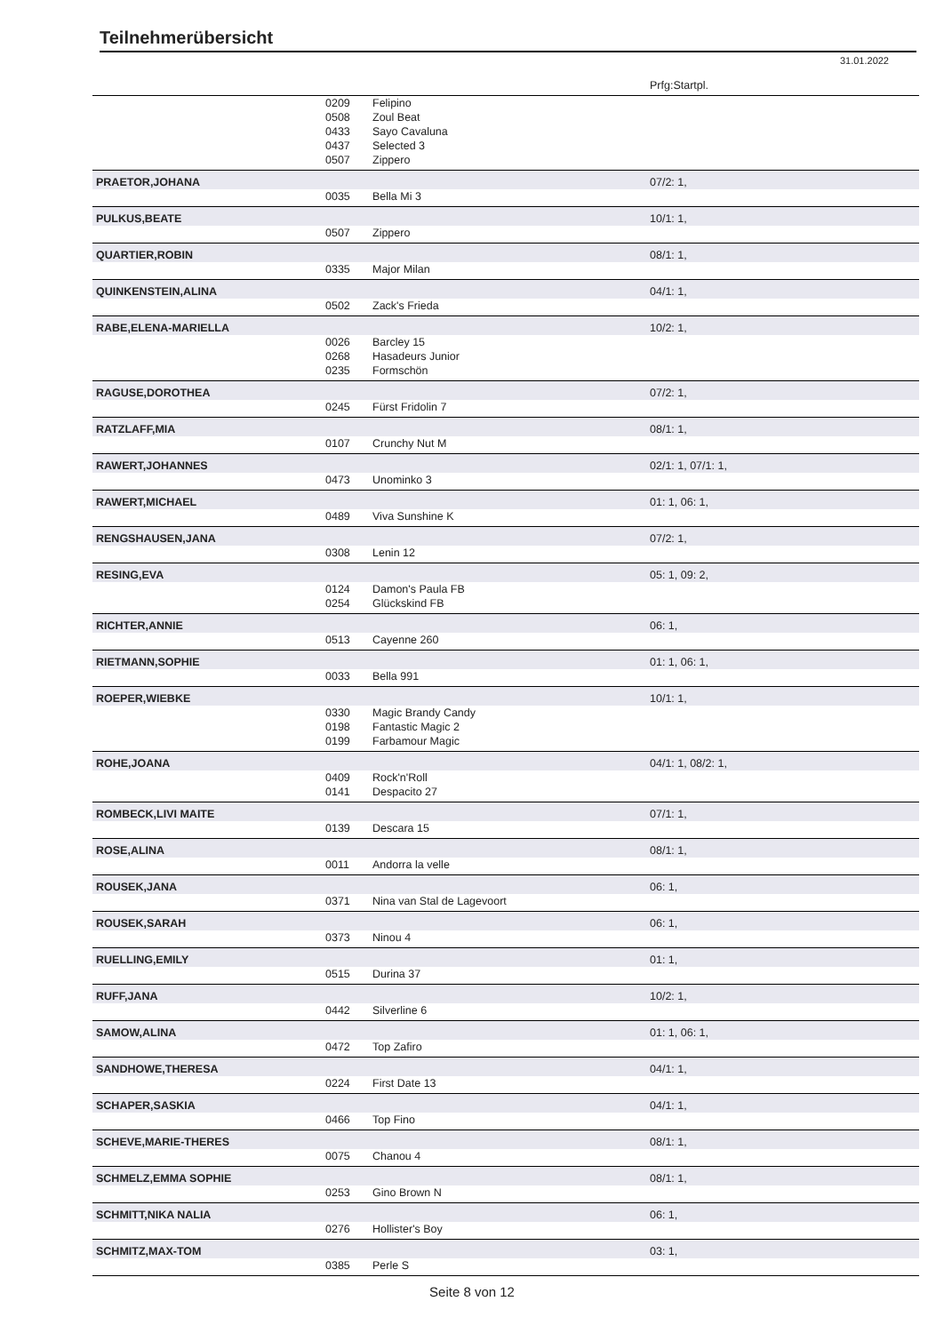Teilnehmerübersicht
31.01.2022
| | | | Prfg:Startpl. |
| | 0209 | Felipino | |
| | 0508 | Zoul Beat | |
| | 0433 | Sayo Cavaluna | |
| | 0437 | Selected 3 | |
| | 0507 | Zippero | |
| PRAETOR,JOHANA | | | 07/2: 1, |
| | 0035 | Bella Mi 3 | |
| PULKUS,BEATE | | | 10/1: 1, |
| | 0507 | Zippero | |
| QUARTIER,ROBIN | | | 08/1: 1, |
| | 0335 | Major Milan | |
| QUINKENSTEIN,ALINA | | | 04/1: 1, |
| | 0502 | Zack's Frieda | |
| RABE,ELENA-MARIELLA | | | 10/2: 1, |
| | 0026 | Barcley 15 | |
| | 0268 | Hasadeurs Junior | |
| | 0235 | Formschön | |
| RAGUSE,DOROTHEA | | | 07/2: 1, |
| | 0245 | Fürst Fridolin 7 | |
| RATZLAFF,MIA | | | 08/1: 1, |
| | 0107 | Crunchy Nut M | |
| RAWERT,JOHANNES | | | 02/1: 1, 07/1: 1, |
| | 0473 | Unominko 3 | |
| RAWERT,MICHAEL | | | 01: 1, 06: 1, |
| | 0489 | Viva Sunshine K | |
| RENGSHAUSEN,JANA | | | 07/2: 1, |
| | 0308 | Lenin 12 | |
| RESING,EVA | | | 05: 1, 09: 2, |
| | 0124 | Damon's Paula FB | |
| | 0254 | Glückskind FB | |
| RICHTER,ANNIE | | | 06: 1, |
| | 0513 | Cayenne 260 | |
| RIETMANN,SOPHIE | | | 01: 1, 06: 1, |
| | 0033 | Bella 991 | |
| ROEPER,WIEBKE | | | 10/1: 1, |
| | 0330 | Magic Brandy Candy | |
| | 0198 | Fantastic Magic 2 | |
| | 0199 | Farbamour Magic | |
| ROHE,JOANA | | | 04/1: 1, 08/2: 1, |
| | 0409 | Rock'n'Roll | |
| | 0141 | Despacito 27 | |
| ROMBECK,LIVI MAITE | | | 07/1: 1, |
| | 0139 | Descara 15 | |
| ROSE,ALINA | | | 08/1: 1, |
| | 0011 | Andorra la velle | |
| ROUSEK,JANA | | | 06: 1, |
| | 0371 | Nina van Stal de Lagevoort | |
| ROUSEK,SARAH | | | 06: 1, |
| | 0373 | Ninou 4 | |
| RUELLING,EMILY | | | 01: 1, |
| | 0515 | Durina 37 | |
| RUFF,JANA | | | 10/2: 1, |
| | 0442 | Silverline 6 | |
| SAMOW,ALINA | | | 01: 1, 06: 1, |
| | 0472 | Top Zafiro | |
| SANDHOWE,THERESA | | | 04/1: 1, |
| | 0224 | First Date 13 | |
| SCHAPER,SASKIA | | | 04/1: 1, |
| | 0466 | Top Fino | |
| SCHEVE,MARIE-THERES | | | 08/1: 1, |
| | 0075 | Chanou 4 | |
| SCHMELZ,EMMA SOPHIE | | | 08/1: 1, |
| | 0253 | Gino Brown N | |
| SCHMITT,NIKA NALIA | | | 06: 1, |
| | 0276 | Hollister's Boy | |
| SCHMITZ,MAX-TOM | | | 03: 1, |
| | 0385 | Perle S | |
Seite 8 von 12